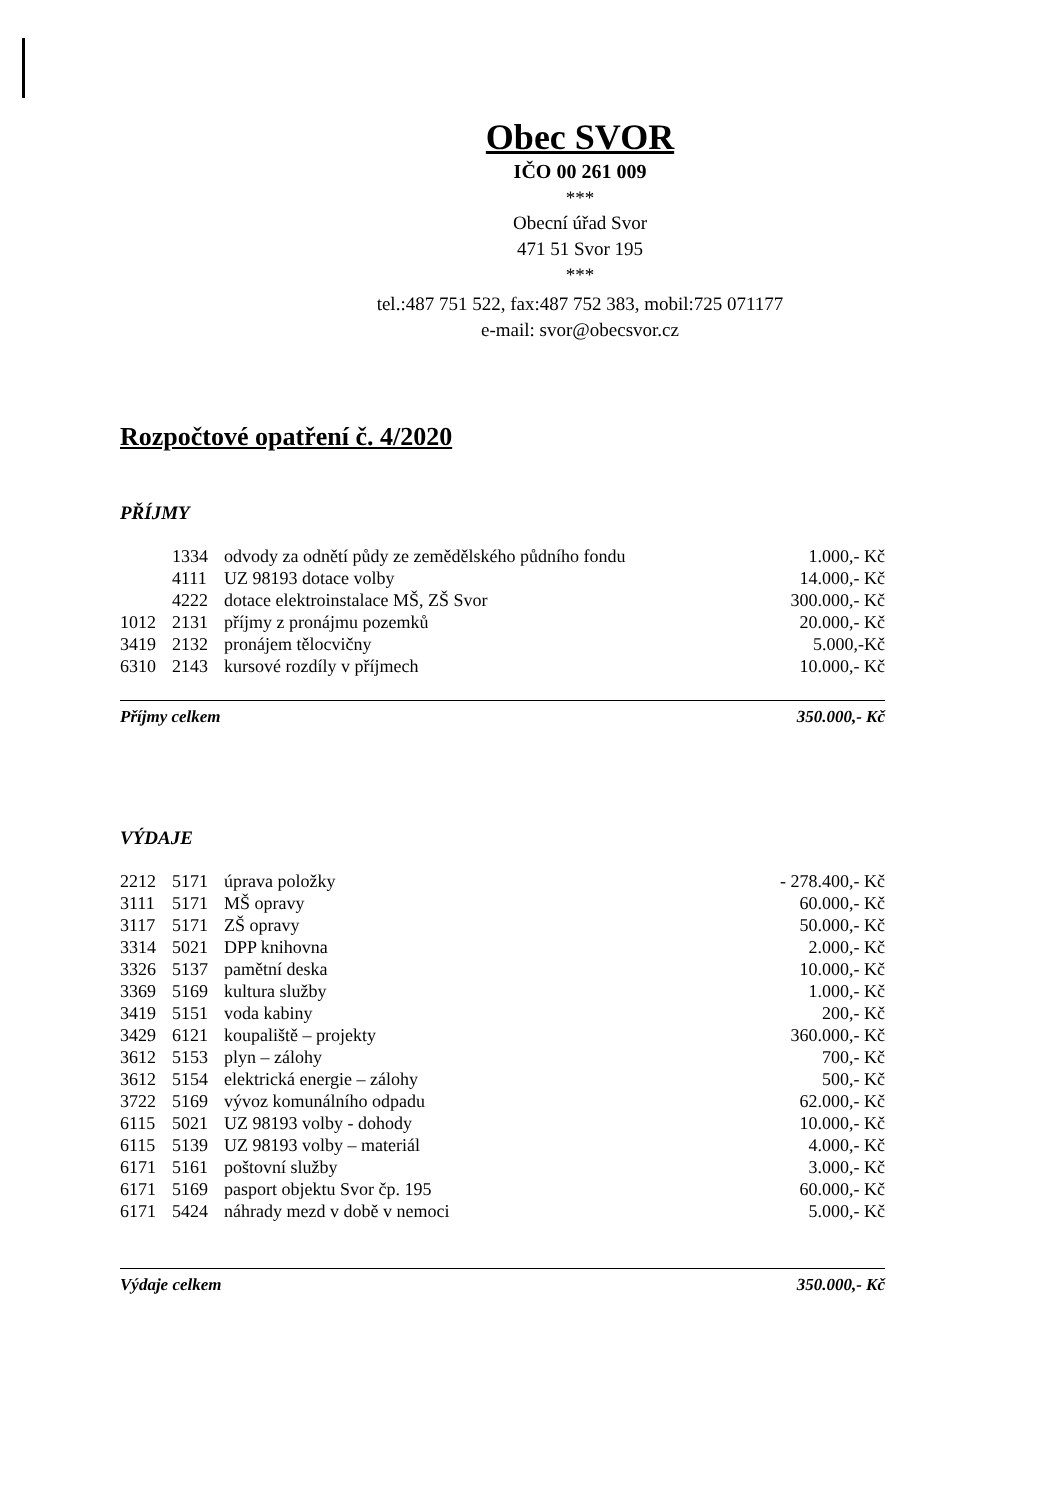Obec SVOR
IČO 00 261 009
***
Obecní úřad Svor
471 51 Svor 195
***
tel.:487 751 522, fax:487 752 383, mobil:725 071177
e-mail: svor@obecsvor.cz
Rozpočtové opatření č. 4/2020
PŘÍJMY
| | 1334 | odvody za odnětí půdy ze zemědělského půdního fondu | 1.000,- Kč |
| | 4111 | UZ 98193 dotace volby | 14.000,- Kč |
| | 4222 | dotace elektroinstalace MŠ, ZŠ Svor | 300.000,- Kč |
| 1012 | 2131 | příjmy z pronájmu pozemků | 20.000,- Kč |
| 3419 | 2132 | pronájem tělocvičny | 5.000,-Kč |
| 6310 | 2143 | kursové rozdíly v příjmech | 10.000,- Kč |
Příjmy celkem 350.000,- Kč
VÝDAJE
| 2212 | 5171 | úprava položky | - 278.400,- Kč |
| 3111 | 5171 | MŠ opravy | 60.000,- Kč |
| 3117 | 5171 | ZŠ opravy | 50.000,- Kč |
| 3314 | 5021 | DPP knihovna | 2.000,- Kč |
| 3326 | 5137 | pamětní deska | 10.000,- Kč |
| 3369 | 5169 | kultura služby | 1.000,- Kč |
| 3419 | 5151 | voda kabiny | 200,- Kč |
| 3429 | 6121 | koupaliště – projekty | 360.000,- Kč |
| 3612 | 5153 | plyn – zálohy | 700,- Kč |
| 3612 | 5154 | elektrická energie – zálohy | 500,- Kč |
| 3722 | 5169 | vývoz komunálního odpadu | 62.000,- Kč |
| 6115 | 5021 | UZ 98193 volby - dohody | 10.000,- Kč |
| 6115 | 5139 | UZ 98193 volby – materiál | 4.000,- Kč |
| 6171 | 5161 | poštovní služby | 3.000,- Kč |
| 6171 | 5169 | pasport objektu Svor čp. 195 | 60.000,- Kč |
| 6171 | 5424 | náhrady mezd v době v nemoci | 5.000,- Kč |
Výdaje celkem 350.000,- Kč